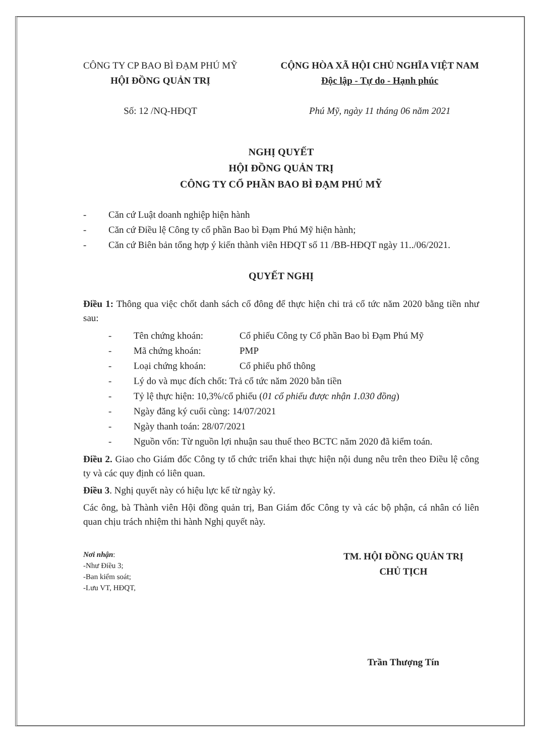CÔNG TY CP BAO BÌ ĐẠM PHÚ MỸ
HỘI ĐỒNG QUẢN TRỊ
Số: 12 /NQ-HĐQT
CỘNG HÒA XÃ HỘI CHỦ NGHĨA VIỆT NAM
Độc lập - Tự do - Hạnh phúc
Phú Mỹ, ngày 11 tháng 06 năm 2021
NGHỊ QUYẾT
HỘI ĐỒNG QUẢN TRỊ
CÔNG TY CỔ PHẦN BAO BÌ ĐẠM PHÚ MỸ
- Căn cứ Luật doanh nghiệp hiện hành
- Căn cứ Điều lệ Công ty cổ phần Bao bì Đạm Phú Mỹ hiện hành;
- Căn cứ Biên bản tổng hợp ý kiến thành viên HĐQT số 11 /BB-HĐQT ngày 11../06/2021.
QUYẾT NGHỊ
Điều 1: Thông qua việc chốt danh sách cổ đông để thực hiện chi trả cổ tức năm 2020 bằng tiền như sau:
- Tên chứng khoán: Cổ phiếu Công ty Cổ phần Bao bì Đạm Phú Mỹ
- Mã chứng khoán: PMP
- Loại chứng khoán: Cổ phiếu phổ thông
- Lý do và mục đích chốt: Trả cổ tức năm 2020 bằn tiền
- Tỷ lệ thực hiện: 10,3%/cổ phiếu (01 cổ phiếu được nhận 1.030 đồng)
- Ngày đăng ký cuối cùng: 14/07/2021
- Ngày thanh toán: 28/07/2021
- Nguồn vốn: Từ nguồn lợi nhuận sau thuế theo BCTC năm 2020 đã kiểm toán.
Điều 2. Giao cho Giám đốc Công ty tổ chức triển khai thực hiện nội dung nêu trên theo Điều lệ công ty và các quy định có liên quan.
Điều 3. Nghị quyết này có hiệu lực kể từ ngày ký.
Các ông, bà Thành viên Hội đồng quản trị, Ban Giám đốc Công ty và các bộ phận, cá nhân có liên quan chịu trách nhiệm thi hành Nghị quyết này.
Nơi nhận:
-Như Điều 3;
-Ban kiểm soát;
-Lưu VT, HĐQT,
TM. HỘI ĐỒNG QUẢN TRỊ
CHỦ TỊCH
Trần Thượng Tín